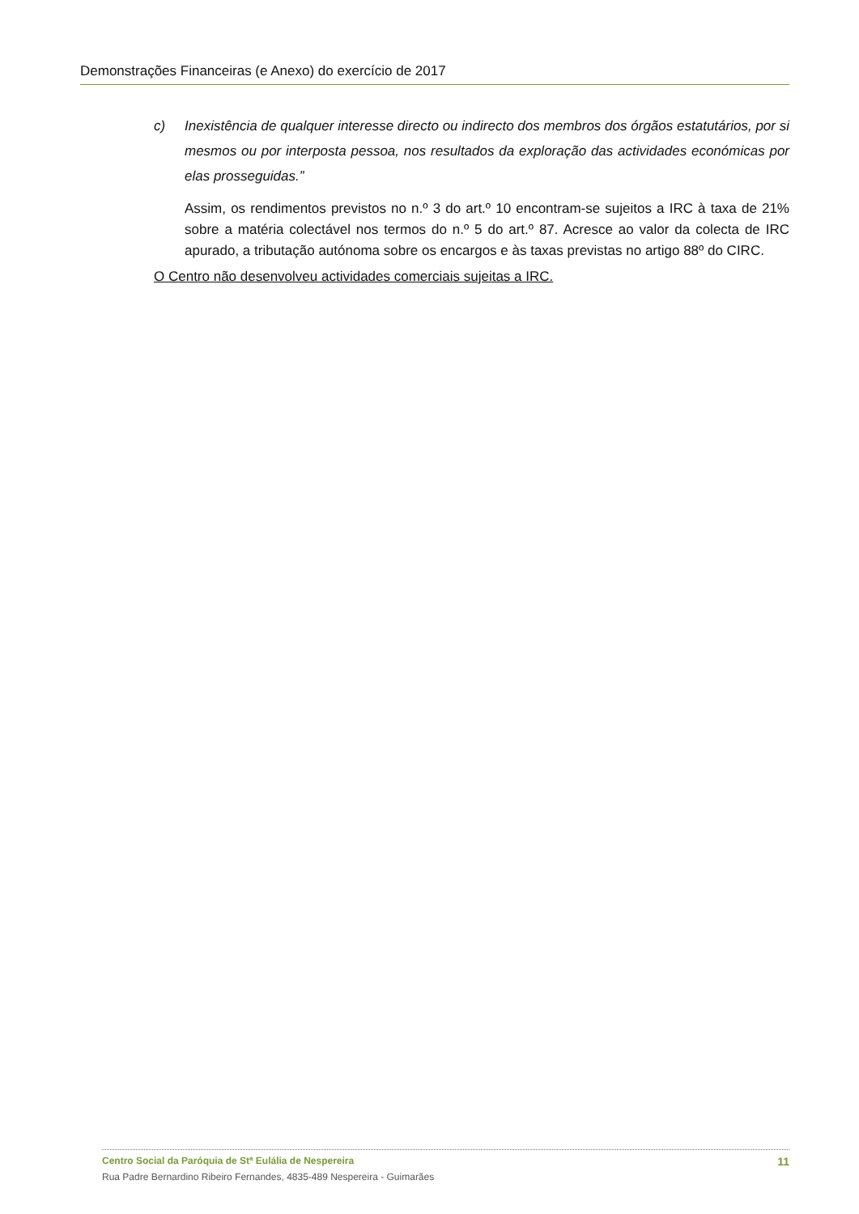Demonstrações Financeiras (e Anexo) do exercício de 2017
c) Inexistência de qualquer interesse directo ou indirecto dos membros dos órgãos estatutários, por si mesmos ou por interposta pessoa, nos resultados da exploração das actividades económicas por elas prosseguidas.”
Assim, os rendimentos previstos no n.º 3 do art.º 10 encontram-se sujeitos a IRC à taxa de 21% sobre a matéria colectável nos termos do n.º 5 do art.º 87. Acresce ao valor da colecta de IRC apurado, a tributação autónoma sobre os encargos e às taxas previstas no artigo 88º do CIRC.
O Centro não desenvolveu actividades comerciais sujeitas a IRC.
Centro Social da Paróquia de Stª Eulália de Nespereira 11
Rua Padre Bernardino Ribeiro Fernandes, 4835-489 Nespereira - Guimarães